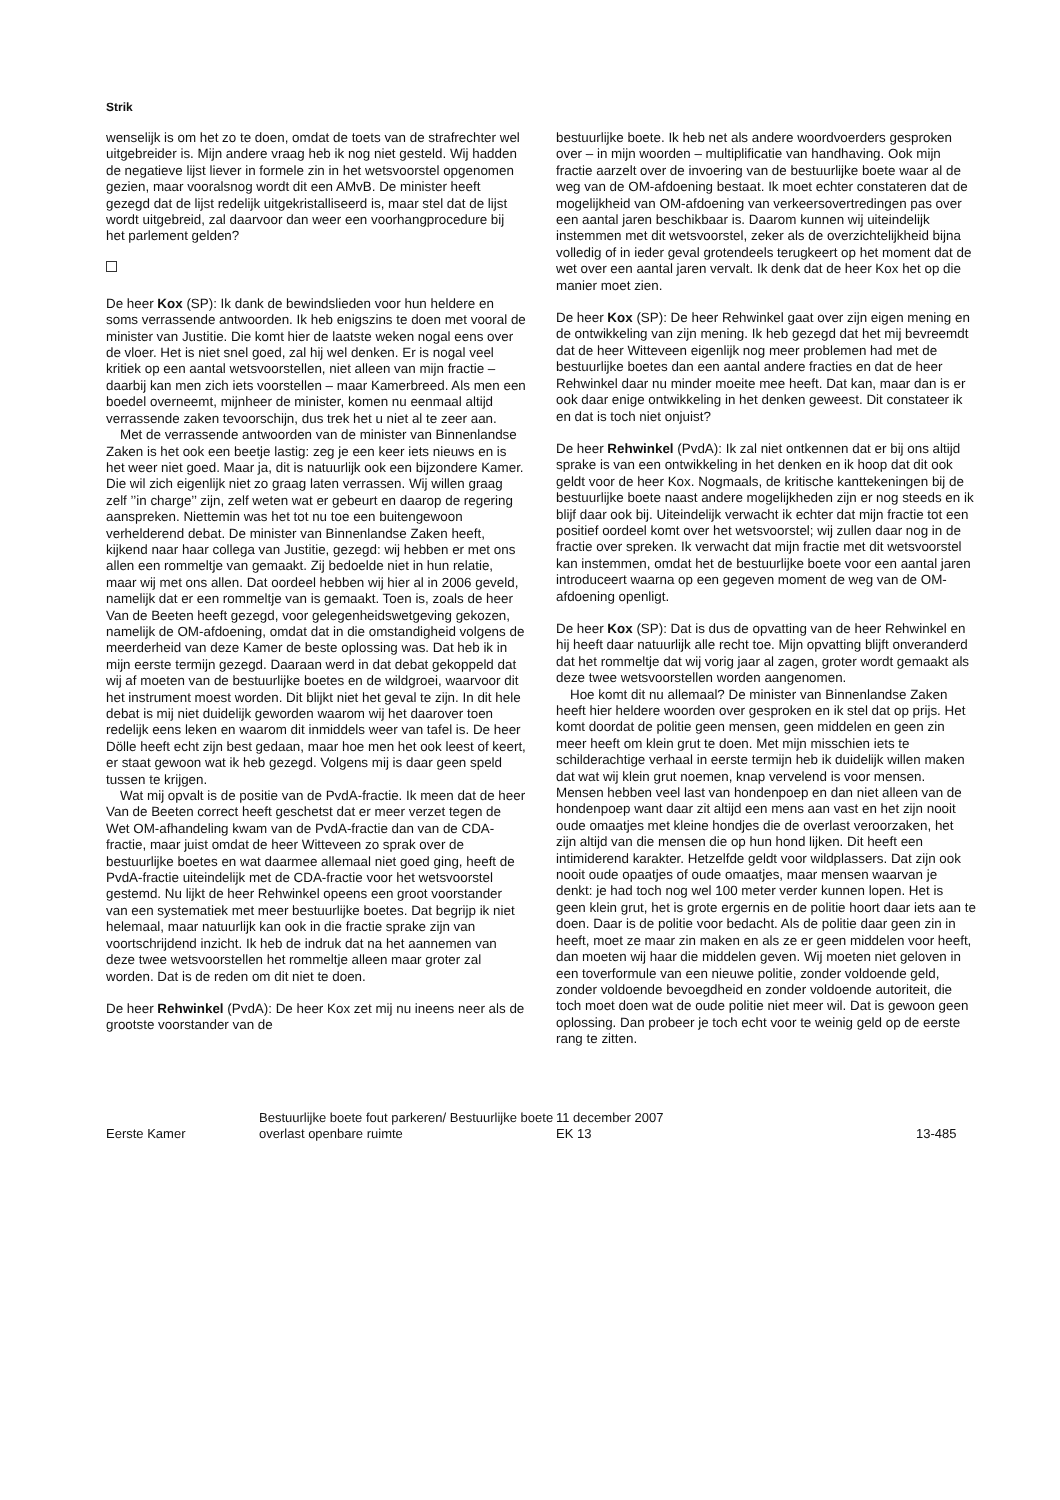Strik
wenselijk is om het zo te doen, omdat de toets van de strafrechter wel uitgebreider is. Mijn andere vraag heb ik nog niet gesteld. Wij hadden de negatieve lijst liever in formele zin in het wetsvoorstel opgenomen gezien, maar vooralsnog wordt dit een AMvB. De minister heeft gezegd dat de lijst redelijk uitgekristalliseerd is, maar stel dat de lijst wordt uitgebreid, zal daarvoor dan weer een voorhangprocedure bij het parlement gelden?
De heer Kox (SP): Ik dank de bewindslieden voor hun heldere en soms verrassende antwoorden. Ik heb enigszins te doen met vooral de minister van Justitie. Die komt hier de laatste weken nogal eens over de vloer. Het is niet snel goed, zal hij wel denken. Er is nogal veel kritiek op een aantal wetsvoorstellen, niet alleen van mijn fractie – daarbij kan men zich iets voorstellen – maar Kamerbreed. Als men een boedel overneemt, mijnheer de minister, komen nu eenmaal altijd verrassende zaken tevoorschijn, dus trek het u niet al te zeer aan.
Met de verrassende antwoorden van de minister van Binnenlandse Zaken is het ook een beetje lastig: zeg je een keer iets nieuws en is het weer niet goed. Maar ja, dit is natuurlijk ook een bijzondere Kamer. Die wil zich eigenlijk niet zo graag laten verrassen. Wij willen graag zelf ’’in charge’’ zijn, zelf weten wat er gebeurt en daarop de regering aanspreken. Niettemin was het tot nu toe een buitengewoon verhelderend debat. De minister van Binnenlandse Zaken heeft, kijkend naar haar collega van Justitie, gezegd: wij hebben er met ons allen een rommeltje van gemaakt. Zij bedoelde niet in hun relatie, maar wij met ons allen. Dat oordeel hebben wij hier al in 2006 geveld, namelijk dat er een rommeltje van is gemaakt. Toen is, zoals de heer Van de Beeten heeft gezegd, voor gelegenheidswetgeving gekozen, namelijk de OM-afdoening, omdat dat in die omstandigheid volgens de meerderheid van deze Kamer de beste oplossing was. Dat heb ik in mijn eerste termijn gezegd. Daaraan werd in dat debat gekoppeld dat wij af moeten van de bestuurlijke boetes en de wildgroei, waarvoor dit het instrument moest worden. Dit blijkt niet het geval te zijn. In dit hele debat is mij niet duidelijk geworden waarom wij het daarover toen redelijk eens leken en waarom dit inmiddels weer van tafel is. De heer Dölle heeft echt zijn best gedaan, maar hoe men het ook leest of keert, er staat gewoon wat ik heb gezegd. Volgens mij is daar geen speld tussen te krijgen.
Wat mij opvalt is de positie van de PvdA-fractie. Ik meen dat de heer Van de Beeten correct heeft geschetst dat er meer verzet tegen de Wet OM-afhandeling kwam van de PvdA-fractie dan van de CDA-fractie, maar juist omdat de heer Witteveen zo sprak over de bestuurlijke boetes en wat daarmee allemaal niet goed ging, heeft de PvdA-fractie uiteindelijk met de CDA-fractie voor het wetsvoorstel gestemd. Nu lijkt de heer Rehwinkel opeens een groot voorstander van een systematiek met meer bestuurlijke boetes. Dat begrijp ik niet helemaal, maar natuurlijk kan ook in die fractie sprake zijn van voortschrijdend inzicht. Ik heb de indruk dat na het aannemen van deze twee wetsvoorstellen het rommeltje alleen maar groter zal worden. Dat is de reden om dit niet te doen.
De heer Rehwinkel (PvdA): De heer Kox zet mij nu ineens neer als de grootste voorstander van de
bestuurlijke boete. Ik heb net als andere woordvoerders gesproken over – in mijn woorden – multiplificatie van handhaving. Ook mijn fractie aarzelt over de invoering van de bestuurlijke boete waar al de weg van de OM-afdoening bestaat. Ik moet echter constateren dat de mogelijkheid van OM-afdoening van verkeersovertredingen pas over een aantal jaren beschikbaar is. Daarom kunnen wij uiteindelijk instemmen met dit wetsvoorstel, zeker als de overzichtelijkheid bijna volledig of in ieder geval grotendeels terugkeert op het moment dat de wet over een aantal jaren vervalt. Ik denk dat de heer Kox het op die manier moet zien.
De heer Kox (SP): De heer Rehwinkel gaat over zijn eigen mening en de ontwikkeling van zijn mening. Ik heb gezegd dat het mij bevreemdt dat de heer Witteveen eigenlijk nog meer problemen had met de bestuurlijke boetes dan een aantal andere fracties en dat de heer Rehwinkel daar nu minder moeite mee heeft. Dat kan, maar dan is er ook daar enige ontwikkeling in het denken geweest. Dit constateer ik en dat is toch niet onjuist?
De heer Rehwinkel (PvdA): Ik zal niet ontkennen dat er bij ons altijd sprake is van een ontwikkeling in het denken en ik hoop dat dit ook geldt voor de heer Kox. Nogmaals, de kritische kanttekeningen bij de bestuurlijke boete naast andere mogelijkheden zijn er nog steeds en ik blijf daar ook bij. Uiteindelijk verwacht ik echter dat mijn fractie tot een positief oordeel komt over het wetsvoorstel; wij zullen daar nog in de fractie over spreken. Ik verwacht dat mijn fractie met dit wetsvoorstel kan instemmen, omdat het de bestuurlijke boete voor een aantal jaren introduceert waarna op een gegeven moment de weg van de OM-afdoening openligt.
De heer Kox (SP): Dat is dus de opvatting van de heer Rehwinkel en hij heeft daar natuurlijk alle recht toe. Mijn opvatting blijft onveranderd dat het rommeltje dat wij vorig jaar al zagen, groter wordt gemaakt als deze twee wetsvoorstellen worden aangenomen.
Hoe komt dit nu allemaal? De minister van Binnenlandse Zaken heeft hier heldere woorden over gesproken en ik stel dat op prijs. Het komt doordat de politie geen mensen, geen middelen en geen zin meer heeft om klein grut te doen. Met mijn misschien iets te schilderachtige verhaal in eerste termijn heb ik duidelijk willen maken dat wat wij klein grut noemen, knap vervelend is voor mensen. Mensen hebben veel last van hondenpoep en dan niet alleen van de hondenpoep want daar zit altijd een mens aan vast en het zijn nooit oude omaatjes met kleine hondjes die de overlast veroorzaken, het zijn altijd van die mensen die op hun hond lijken. Dit heeft een intimiderend karakter. Hetzelfde geldt voor wildplassers. Dat zijn ook nooit oude opaatjes of oude omaatjes, maar mensen waarvan je denkt: je had toch nog wel 100 meter verder kunnen lopen. Het is geen klein grut, het is grote ergernis en de politie hoort daar iets aan te doen. Daar is de politie voor bedacht. Als de politie daar geen zin in heeft, moet ze maar zin maken en als ze er geen middelen voor heeft, dan moeten wij haar die middelen geven. Wij moeten niet geloven in een toverformule van een nieuwe politie, zonder voldoende geld, zonder voldoende bevoegdheid en zonder voldoende autoriteit, die toch moet doen wat de oude politie niet meer wil. Dat is gewoon geen oplossing. Dan probeer je toch echt voor te weinig geld op de eerste rang te zitten.
Eerste Kamer
Bestuurlijke boete fout parkeren/ Bestuurlijke boete overlast openbare ruimte
11 december 2007
EK 13
13-485